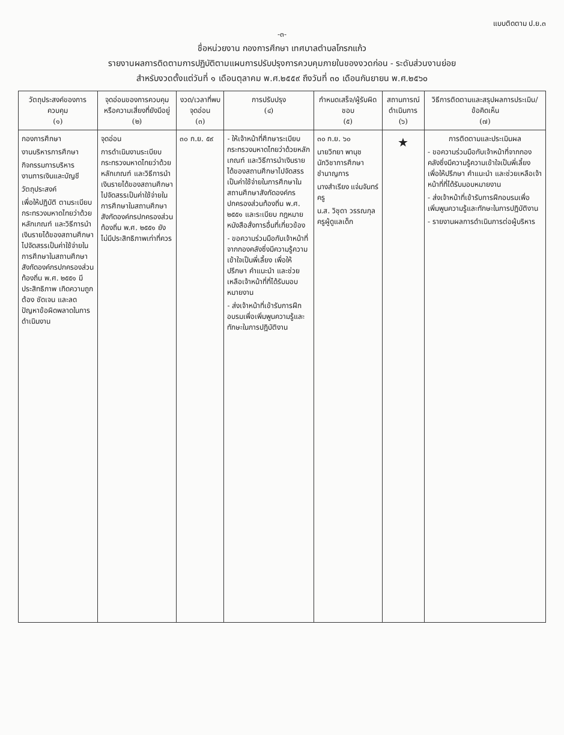แบบติดตาม ป.ย.๓
-๓-
ชื่อหน่วยงาน กองการศึกษา เทศบาลตำบลโกรกแก้ว
รายงานผลการติดตามการปฏิบัติตามแผนการปรับปรุงการควบคุมภายในของงวดก่อน - ระดับส่วนงานย่อย
สำหรับงวดตั้งแต่วันที่ ๑ เดือนตุลาคม พ.ศ.๒๕๕๙ ถึงวันที่ ๓๐ เดือนกันยายน พ.ศ.๒๕๖๐
| วัตถุประสงค์ของการควบคุม (๑) | จุดอ่อนของการควบคุมหรือความเสี่ยงที่ยังมีอยู่ (๒) | งวด/เวลาที่พบจุดอ่อน (๓) | การปรับปรุง (๔) | กำหนดเสร็จ/ผู้รับผิดชอบ (๕) | สถานการณ์ดำเนินการ (๖) | วิธีการติดตามและสรุปผลการประเมิน/ข้อคิดเห็น (๗) |
| --- | --- | --- | --- | --- | --- | --- |
| กองการศึกษา งานบริหารการศึกษา กิจกรรมการบริหารงานการเงินและบัญชี วัตถุประสงค์ เพื่อให้ปฏิบัติ ตามระเบียบกระทรวงมหาดไทยว่าด้วยหลักเกณฑ์ และวิธีการนำเงินรายได้ของสถานศึกษาไปจัดสรรเป็นค่าใช้จ่ายในการศึกษาในสถานศึกษาสังกัดองค์กรปกครองส่วนท้องถิ่น พ.ศ. ๒๕๕๑ มีประสิทธิภาพ เกิดความถูกต้อง ชัดเจน และลดปัญหาข้อผิดพลาดในการดำเนินงาน | จุดอ่อน การดำเนินงานระเบียบกระทรวงมหาดไทยว่าด้วยหลักเกณฑ์ และวิธีการนำเงินรายได้ของสถานศึกษาไปจัดสรรเป็นค่าใช้จ่ายในการศึกษาในสถานศึกษาสังกัดองค์กรปกครองส่วนท้องถิ่น พ.ศ. ๒๕๕๑ ยังไม่มีประสิทธิภาพเท่าที่ควร | ๓๐ ก.ย. ๕๙ | - ให้เจ้าหน้าที่ศึกษาระเบียบกระทรวงมหาดไทยว่าด้วยหลักเกณฑ์ และวิธีการนำเงินรายได้ของสถานศึกษาไปจัดสรรเป็นค่าใช้จ่ายในการศึกษาในสถานศึกษาสังกัดองค์กรปกครองส่วนท้องถิ่น พ.ศ. ๒๕๕๑ และระเบียบ กฎหมาย หนังสือสั่งการอื่นที่เกี่ยวข้อง - ขอความร่วมมือกับเจ้าหน้าที่จากกองคลังซึ่งมีความรู้ความเข้าใจเป็นพี่เลี้ยง เพื่อให้ปรึกษา คำแนะนำ และช่วยเหลือเจ้าหน้าที่ที่ได้รับมอบหมายงาน - ส่งเจ้าหน้าที่เข้ารับการฝึกอบรมเพื่อเพิ่มพูนความรู้และทักษะในการปฏิบัติงาน | ๓๐ ก.ย. ๖๐ นายวิทยา พานุช นักวิชาการศึกษาชำนาญการ นางสำเรียง แจ่มจันทร์ ครู น.ส. วิชุดา วรรณกุล ครูผู้ดูแลเด็ก | ★ | การติดตามและประเมินผล - ขอความร่วมมือกับเจ้าหน้าที่จากกองคลังซึ่งมีความรู้ความเข้าใจเป็นพี่เลี้ยง เพื่อให้ปรึกษา คำแนะนำ และช่วยเหลือเจ้าหน้าที่ที่ได้รับมอบหมายงาน - ส่งเจ้าหน้าที่เข้ารับการฝึกอบรมเพื่อเพิ่มพูนความรู้และทักษะในการปฏิบัติงาน - รายงานผลการดำเนินการต่อผู้บริหาร |